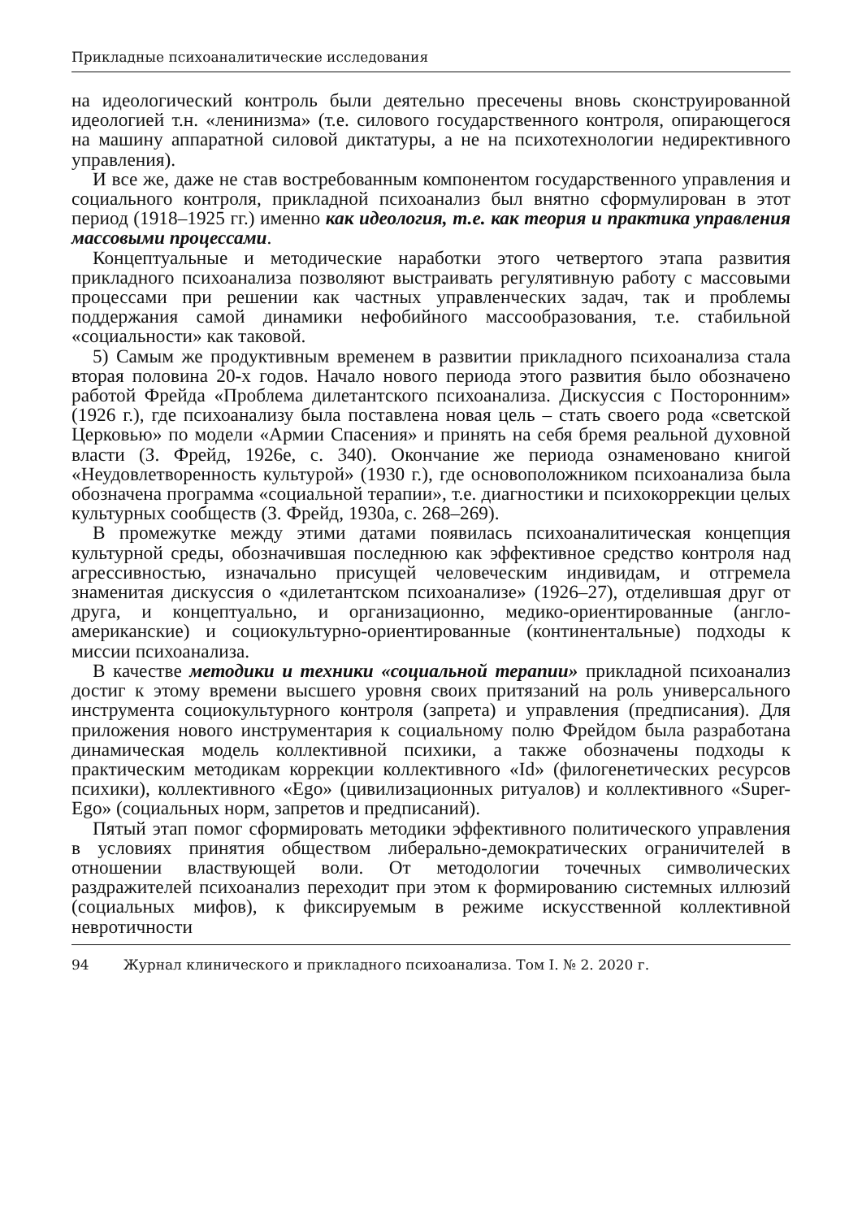Прикладные психоаналитические исследования
на идеологический контроль были деятельно пресечены вновь сконструированной идеологией т.н. «ленинизма» (т.е. силового государственного контроля, опирающегося на машину аппаратной силовой диктатуры, а не на психотехнологии недирективного управления).
И все же, даже не став востребованным компонентом государственного управления и социального контроля, прикладной психоанализ был внятно сформулирован в этот период (1918–1925 гг.) именно как идеология, т.е. как теория и практика управления массовыми процессами.
Концептуальные и методические наработки этого четвертого этапа развития прикладного психоанализа позволяют выстраивать регулятивную работу с массовыми процессами при решении как частных управленческих задач, так и проблемы поддержания самой динамики нефобийного массообразования, т.е. стабильной «социальности» как таковой.
5) Самым же продуктивным временем в развитии прикладного психоанализа стала вторая половина 20-х годов. Начало нового периода этого развития было обозначено работой Фрейда «Проблема дилетантского психоанализа. Дискуссия с Посторонним» (1926 г.), где психоанализу была поставлена новая цель – стать своего рода «светской Церковью» по модели «Армии Спасения» и принять на себя бремя реальной духовной власти (З. Фрейд, 1926е, с. 340). Окончание же периода ознаменовано книгой «Неудовлетворенность культурой» (1930 г.), где основоположником психоанализа была обозначена программа «социальной терапии», т.е. диагностики и психокоррекции целых культурных сообществ (З. Фрейд, 1930а, с. 268–269).
В промежутке между этими датами появилась психоаналитическая концепция культурной среды, обозначившая последнюю как эффективное средство контроля над агрессивностью, изначально присущей человеческим индивидам, и отгремела знаменитая дискуссия о «дилетантском психоанализе» (1926–27), отделившая друг от друга, и концептуально, и организационно, медико-ориентированные (англо-американские) и социокультурно-ориентированные (континентальные) подходы к миссии психоанализа.
В качестве методики и техники «социальной терапии» прикладной психоанализ достиг к этому времени высшего уровня своих притязаний на роль универсального инструмента социокультурного контроля (запрета) и управления (предписания). Для приложения нового инструментария к социальному полю Фрейдом была разработана динамическая модель коллективной психики, а также обозначены подходы к практическим методикам коррекции коллективного «Id» (филогенетических ресурсов психики), коллективного «Ego» (цивилизационных ритуалов) и коллективного «Super-Ego» (социальных норм, запретов и предписаний).
Пятый этап помог сформировать методики эффективного политического управления в условиях принятия обществом либерально-демократических ограничителей в отношении властвующей воли. От методологии точечных символических раздражителей психоанализ переходит при этом к формированию системных иллюзий (социальных мифов), к фиксируемым в режиме искусственной коллективной невротичности
94 Журнал клинического и прикладного психоанализа. Том I. № 2. 2020 г.